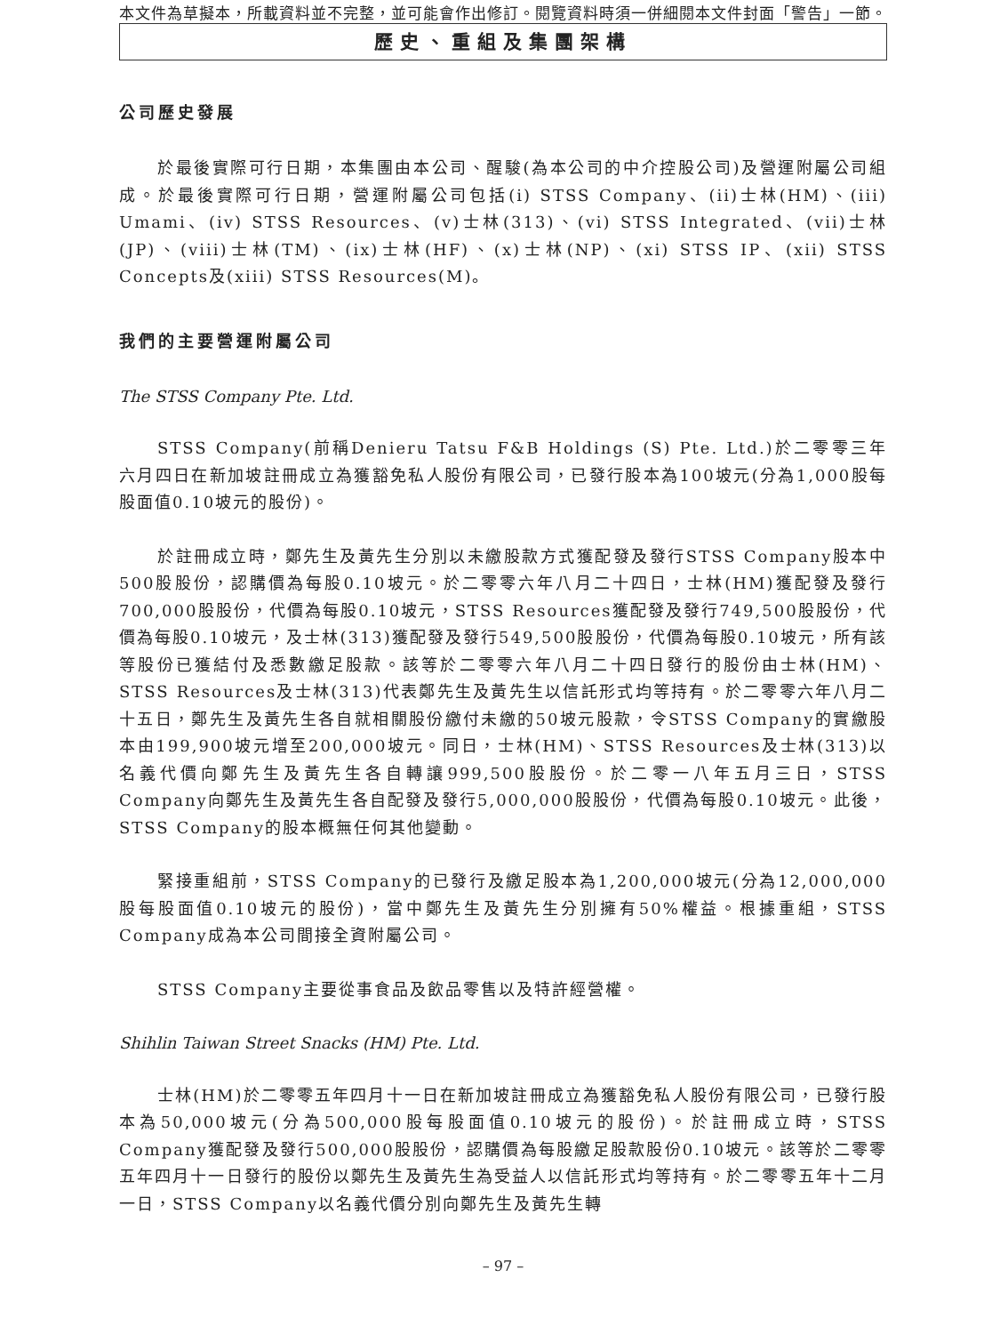本文件為草擬本，所載資料並不完整，並可能會作出修訂。閱覽資料時須一併細閱本文件封面「警告」一節。
歷史、重組及集團架構
公司歷史發展
於最後實際可行日期，本集團由本公司、醒駿(為本公司的中介控股公司)及營運附屬公司組成。於最後實際可行日期，營運附屬公司包括(i) STSS Company、(ii)士林(HM)、(iii) Umami、(iv) STSS Resources、(v)士林(313)、(vi) STSS Integrated、(vii)士林(JP)、(viii)士林(TM)、(ix)士林(HF)、(x)士林(NP)、(xi) STSS IP、(xii) STSS Concepts及(xiii) STSS Resources(M)。
我們的主要營運附屬公司
The STSS Company Pte. Ltd.
STSS Company(前稱Denieru Tatsu F&B Holdings (S) Pte. Ltd.)於二零零三年六月四日在新加坡註冊成立為獲豁免私人股份有限公司，已發行股本為100坡元(分為1,000股每股面值0.10坡元的股份)。
於註冊成立時，鄭先生及黃先生分別以未繳股款方式獲配發及發行STSS Company股本中500股股份，認購價為每股0.10坡元。於二零零六年八月二十四日，士林(HM)獲配發及發行700,000股股份，代價為每股0.10坡元，STSS Resources獲配發及發行749,500股股份，代價為每股0.10坡元，及士林(313)獲配發及發行549,500股股份，代價為每股0.10坡元，所有該等股份已獲結付及悉數繳足股款。該等於二零零六年八月二十四日發行的股份由士林(HM)、STSS Resources及士林(313)代表鄭先生及黃先生以信託形式均等持有。於二零零六年八月二十五日，鄭先生及黃先生各自就相關股份繳付未繳的50坡元股款，令STSS Company的實繳股本由199,900坡元增至200,000坡元。同日，士林(HM)、STSS Resources及士林(313)以名義代價向鄭先生及黃先生各自轉讓999,500股股份。於二零一八年五月三日，STSS Company向鄭先生及黃先生各自配發及發行5,000,000股股份，代價為每股0.10坡元。此後，STSS Company的股本概無任何其他變動。
緊接重組前，STSS Company的已發行及繳足股本為1,200,000坡元(分為12,000,000股每股面值0.10坡元的股份)，當中鄭先生及黃先生分別擁有50%權益。根據重組，STSS Company成為本公司間接全資附屬公司。
STSS Company主要從事食品及飲品零售以及特許經營權。
Shihlin Taiwan Street Snacks (HM) Pte. Ltd.
士林(HM)於二零零五年四月十一日在新加坡註冊成立為獲豁免私人股份有限公司，已發行股本為50,000坡元(分為500,000股每股面值0.10坡元的股份)。於註冊成立時，STSS Company獲配發及發行500,000股股份，認購價為每股繳足股款股份0.10坡元。該等於二零零五年四月十一日發行的股份以鄭先生及黃先生為受益人以信託形式均等持有。於二零零五年十二月一日，STSS Company以名義代價分別向鄭先生及黃先生轉
– 97 –